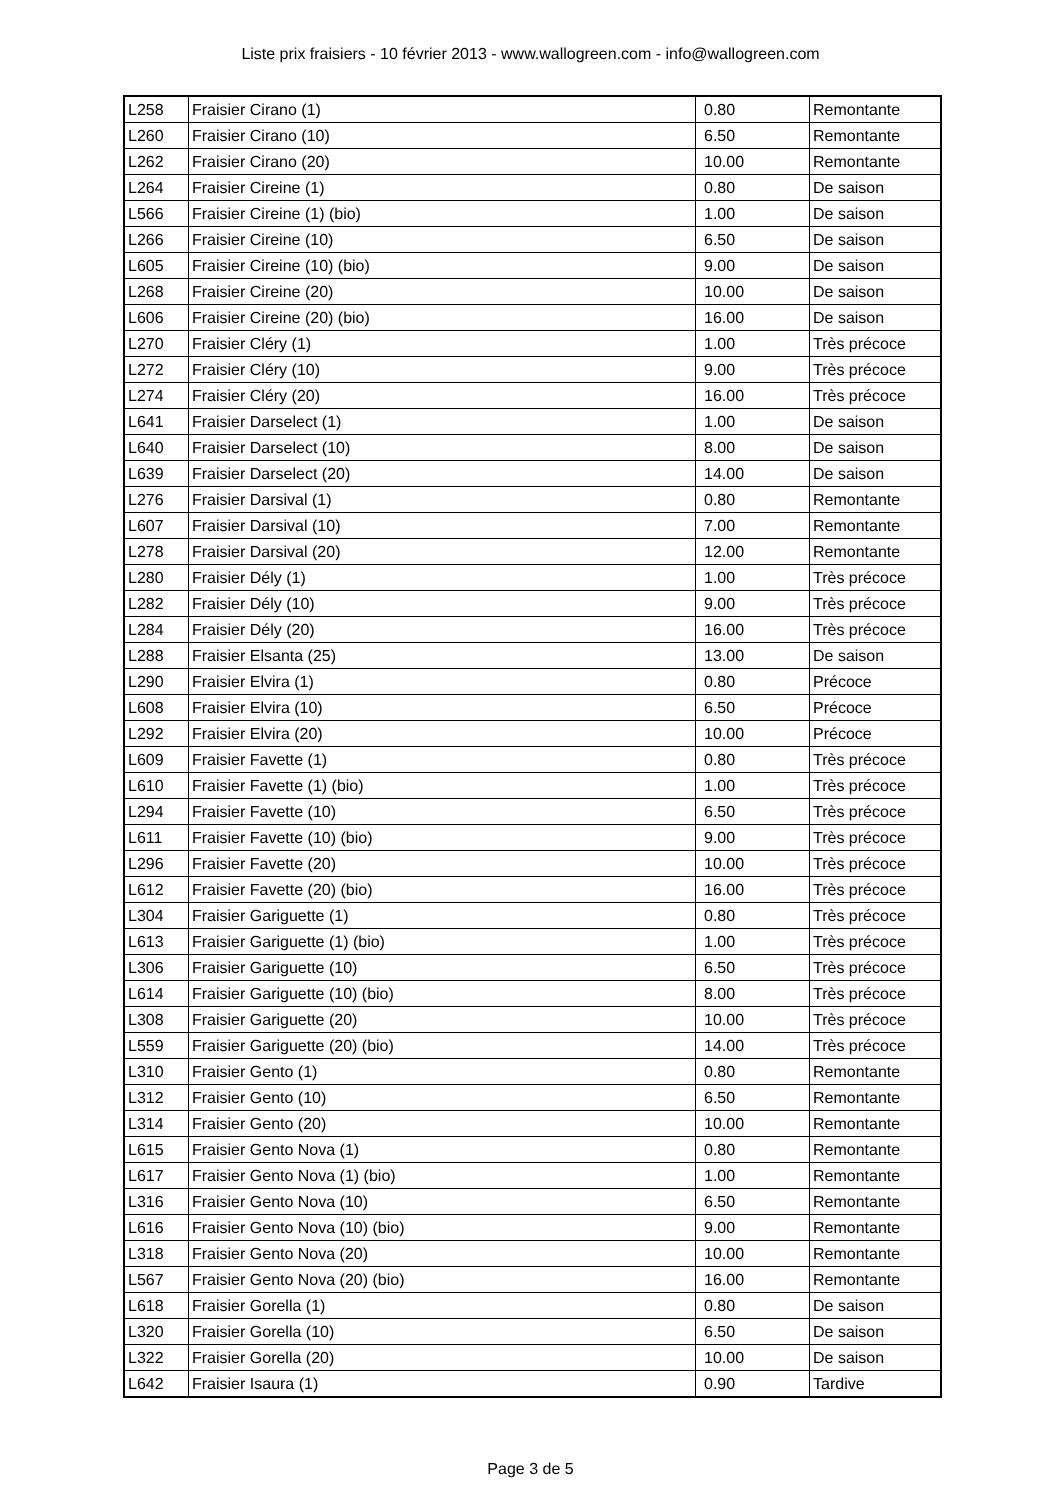Liste prix fraisiers - 10 février 2013 - www.wallogreen.com - info@wallogreen.com
| L258 | Fraisier Cirano (1) | 0.80 | Remontante |
| L260 | Fraisier Cirano (10) | 6.50 | Remontante |
| L262 | Fraisier Cirano (20) | 10.00 | Remontante |
| L264 | Fraisier Cireine (1) | 0.80 | De saison |
| L566 | Fraisier Cireine (1) (bio) | 1.00 | De saison |
| L266 | Fraisier Cireine (10) | 6.50 | De saison |
| L605 | Fraisier Cireine (10) (bio) | 9.00 | De saison |
| L268 | Fraisier Cireine (20) | 10.00 | De saison |
| L606 | Fraisier Cireine (20) (bio) | 16.00 | De saison |
| L270 | Fraisier Cléry (1) | 1.00 | Très précoce |
| L272 | Fraisier Cléry (10) | 9.00 | Très précoce |
| L274 | Fraisier Cléry (20) | 16.00 | Très précoce |
| L641 | Fraisier Darselect (1) | 1.00 | De saison |
| L640 | Fraisier Darselect (10) | 8.00 | De saison |
| L639 | Fraisier Darselect (20) | 14.00 | De saison |
| L276 | Fraisier Darsival (1) | 0.80 | Remontante |
| L607 | Fraisier Darsival (10) | 7.00 | Remontante |
| L278 | Fraisier Darsival (20) | 12.00 | Remontante |
| L280 | Fraisier Dély (1) | 1.00 | Très précoce |
| L282 | Fraisier Dély (10) | 9.00 | Très précoce |
| L284 | Fraisier Dély (20) | 16.00 | Très précoce |
| L288 | Fraisier Elsanta (25) | 13.00 | De saison |
| L290 | Fraisier Elvira (1) | 0.80 | Précoce |
| L608 | Fraisier Elvira (10) | 6.50 | Précoce |
| L292 | Fraisier Elvira (20) | 10.00 | Précoce |
| L609 | Fraisier Favette (1) | 0.80 | Très précoce |
| L610 | Fraisier Favette (1) (bio) | 1.00 | Très précoce |
| L294 | Fraisier Favette (10) | 6.50 | Très précoce |
| L611 | Fraisier Favette (10) (bio) | 9.00 | Très précoce |
| L296 | Fraisier Favette (20) | 10.00 | Très précoce |
| L612 | Fraisier Favette (20) (bio) | 16.00 | Très précoce |
| L304 | Fraisier Gariguette (1) | 0.80 | Très précoce |
| L613 | Fraisier Gariguette (1) (bio) | 1.00 | Très précoce |
| L306 | Fraisier Gariguette (10) | 6.50 | Très précoce |
| L614 | Fraisier Gariguette (10) (bio) | 8.00 | Très précoce |
| L308 | Fraisier Gariguette (20) | 10.00 | Très précoce |
| L559 | Fraisier Gariguette (20) (bio) | 14.00 | Très précoce |
| L310 | Fraisier Gento (1) | 0.80 | Remontante |
| L312 | Fraisier Gento (10) | 6.50 | Remontante |
| L314 | Fraisier Gento (20) | 10.00 | Remontante |
| L615 | Fraisier Gento Nova (1) | 0.80 | Remontante |
| L617 | Fraisier Gento Nova (1) (bio) | 1.00 | Remontante |
| L316 | Fraisier Gento Nova (10) | 6.50 | Remontante |
| L616 | Fraisier Gento Nova (10) (bio) | 9.00 | Remontante |
| L318 | Fraisier Gento Nova (20) | 10.00 | Remontante |
| L567 | Fraisier Gento Nova (20) (bio) | 16.00 | Remontante |
| L618 | Fraisier Gorella (1) | 0.80 | De saison |
| L320 | Fraisier Gorella (10) | 6.50 | De saison |
| L322 | Fraisier Gorella (20) | 10.00 | De saison |
| L642 | Fraisier Isaura (1) | 0.90 | Tardive |
Page 3 de 5